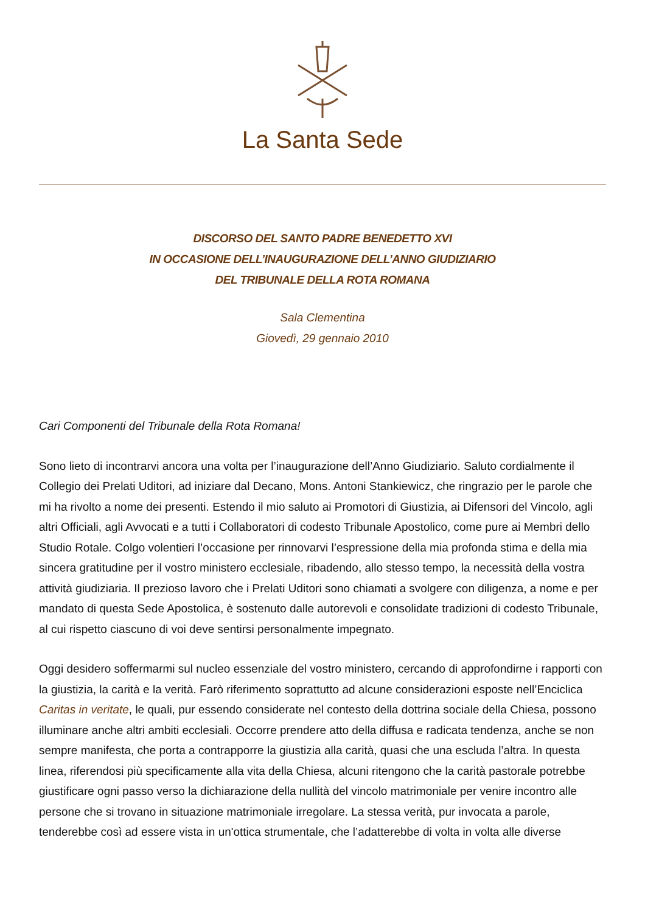La Santa Sede
DISCORSO DEL SANTO PADRE BENEDETTO XVI
IN OCCASIONE DELL’INAUGURAZIONE DELL’ANNO GIUDIZIARIO
DEL TRIBUNALE DELLA ROTA ROMANA
Sala Clementina
Giovedì, 29 gennaio 2010
Cari Componenti del Tribunale della Rota Romana!
Sono lieto di incontrarvi ancora una volta per l’inaugurazione dell’Anno Giudiziario. Saluto cordialmente il Collegio dei Prelati Uditori, ad iniziare dal Decano, Mons. Antoni Stankiewicz, che ringrazio per le parole che mi ha rivolto a nome dei presenti. Estendo il mio saluto ai Promotori di Giustizia, ai Difensori del Vincolo, agli altri Officiali, agli Avvocati e a tutti i Collaboratori di codesto Tribunale Apostolico, come pure ai Membri dello Studio Rotale. Colgo volentieri l’occasione per rinnovarvi l’espressione della mia profonda stima e della mia sincera gratitudine per il vostro ministero ecclesiale, ribadendo, allo stesso tempo, la necessità della vostra attività giudiziaria. Il prezioso lavoro che i Prelati Uditori sono chiamati a svolgere con diligenza, a nome e per mandato di questa Sede Apostolica, è sostenuto dalle autorevoli e consolidate tradizioni di codesto Tribunale, al cui rispetto ciascuno di voi deve sentirsi personalmente impegnato.
Oggi desidero soffermarmi sul nucleo essenziale del vostro ministero, cercando di approfondirne i rapporti con la giustizia, la carità e la verità. Farò riferimento soprattutto ad alcune considerazioni esposte nell’Enciclica Caritas in veritate, le quali, pur essendo considerate nel contesto della dottrina sociale della Chiesa, possono illuminare anche altri ambiti ecclesiali. Occorre prendere atto della diffusa e radicata tendenza, anche se non sempre manifesta, che porta a contrapporre la giustizia alla carità, quasi che una escluda l’altra. In questa linea, riferendosi più specificamente alla vita della Chiesa, alcuni ritengono che la carità pastorale potrebbe giustificare ogni passo verso la dichiarazione della nullità del vincolo matrimoniale per venire incontro alle persone che si trovano in situazione matrimoniale irregolare. La stessa verità, pur invocata a parole, tenderebbe così ad essere vista in un'ottica strumentale, che l’adatterebbe di volta in volta alle diverse